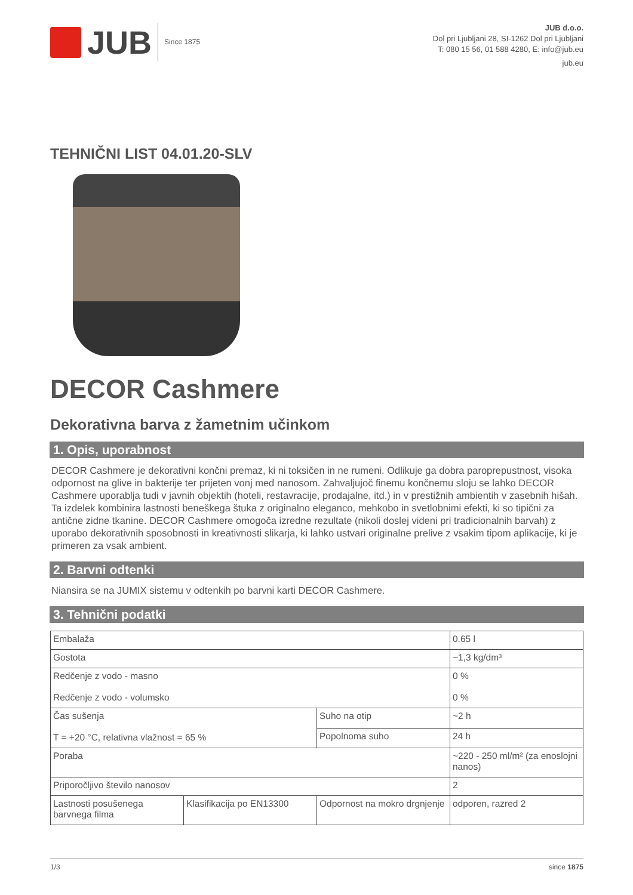JUB Since 1875
JUB d.o.o.
Dol pri Ljubljani 28, SI-1262 Dol pri Ljubljani
T: 080 15 56, 01 588 4280, E: info@jub.eu
jub.eu
TEHNIČNI LIST 04.01.20-SLV
DECOR Cashmere
Dekorativna barva z žametnim učinkom
1. Opis, uporabnost
DECOR Cashmere je dekorativni končni premaz, ki ni toksičen in ne rumeni. Odlikuje ga dobra paroprepustnost, visoka odpornost na glive in bakterije ter prijeten vonj med nanosom. Zahvaljujoč finemu končnemu sloju se lahko DECOR Cashmere uporablja tudi v javnih objektih (hoteli, restavracije, prodajalne, itd.) in v prestižnih ambientih v zasebnih hišah. Ta izdelek kombinira lastnosti beneškega štuka z originalno eleganco, mehkobo in svetlobnimi efekti, ki so tipični za antične zidne tkanine. DECOR Cashmere omogoča izredne rezultate (nikoli doslej videni pri tradicionalnih barvah) z uporabo dekorativnih sposobnosti in kreativnosti slikarja, ki lahko ustvari originalne prelive z vsakim tipom aplikacije, ki je primeren za vsak ambient.
2. Barvni odtenki
Niansira se na JUMIX sistemu v odtenkih po barvni karti DECOR Cashmere.
3. Tehnični podatki
| Embalaža | | | 0.65 l |
| Gostota | | | ~1,3 kg/dm³ |
| Redčenje z vodo - masno Redčenje z vodo - volumsko | | | 0 % 0 % |
| Čas sušenja T = +20 °C, relativna vlažnost = 65 % | | Suho na otip | ~2 h |
| | | Popolnoma suho | 24 h |
| Poraba | | | ~220 - 250 ml/m² (za enoslojni nanos) |
| Priporočljivo število nanosov | | | 2 |
| Lastnosti posušenega barvnega filma | Klasifikacija po EN13300 | Odpornost na mokro drgnjenje | odporen, razred 2 |
1/3 since 1875